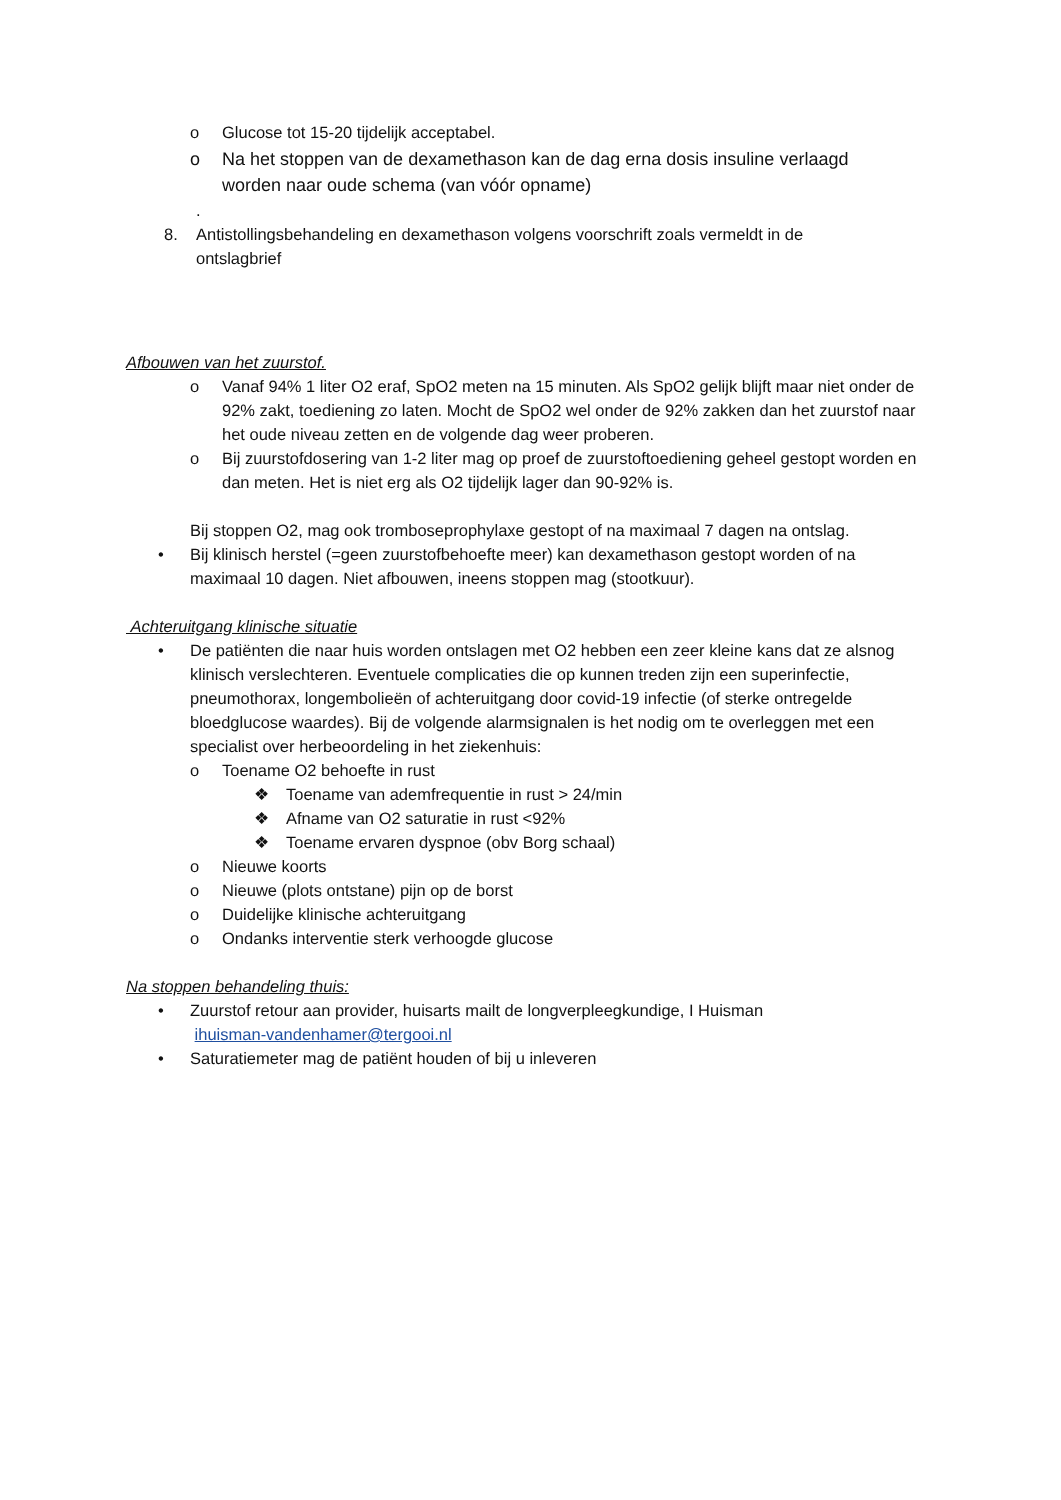o Glucose tot 15-20 tijdelijk acceptabel.
o Na het stoppen van de dexamethason kan de dag erna dosis insuline verlaagd worden naar oude schema (van vóór opname)
.
8. Antistollingsbehandeling en dexamethason volgens voorschrift zoals vermeldt in de ontslagbrief
Afbouwen van het zuurstof.
o Vanaf 94% 1 liter O2 eraf, SpO2 meten na 15 minuten. Als SpO2 gelijk blijft maar niet onder de 92% zakt, toediening zo laten. Mocht de SpO2 wel onder de 92% zakken dan het zuurstof naar het oude niveau zetten en de volgende dag weer proberen.
o Bij zuurstofdosering van 1-2 liter mag op proef de zuurstoftoediening geheel gestopt worden en dan meten. Het is niet erg als O2 tijdelijk lager dan 90-92% is.
Bij stoppen O2, mag ook tromboseprophylaxe gestopt of na maximaal 7 dagen na ontslag.
• Bij klinisch herstel (=geen zuurstofbehoefte meer) kan dexamethason gestopt worden of na maximaal 10 dagen. Niet afbouwen, ineens stoppen mag (stootkuur).
Achteruitgang klinische situatie
• De patiënten die naar huis worden ontslagen met O2 hebben een zeer kleine kans dat ze alsnog klinisch verslechteren. Eventuele complicaties die op kunnen treden zijn een superinfectie, pneumothorax, longembolieën of achteruitgang door covid-19 infectie (of sterke ontregelde bloedglucose waardes). Bij de volgende alarmsignalen is het nodig om te overleggen met een specialist over herbeoordeling in het ziekenhuis:
o Toename O2 behoefte in rust
❖ Toename van ademfrequentie in rust > 24/min
❖ Afname van O2 saturatie in rust <92%
❖ Toename ervaren dyspnoe (obv Borg schaal)
o Nieuwe koorts
o Nieuwe (plots ontstane) pijn op de borst
o Duidelijke klinische achteruitgang
o Ondanks interventie sterk verhoogde glucose
Na stoppen behandeling thuis:
• Zuurstof retour aan provider, huisarts mailt de longverpleegkundige, I Huisman
ihuisman-vandenhamer@tergooi.nl
• Saturatiemeter mag de patiënt houden of bij u inleveren